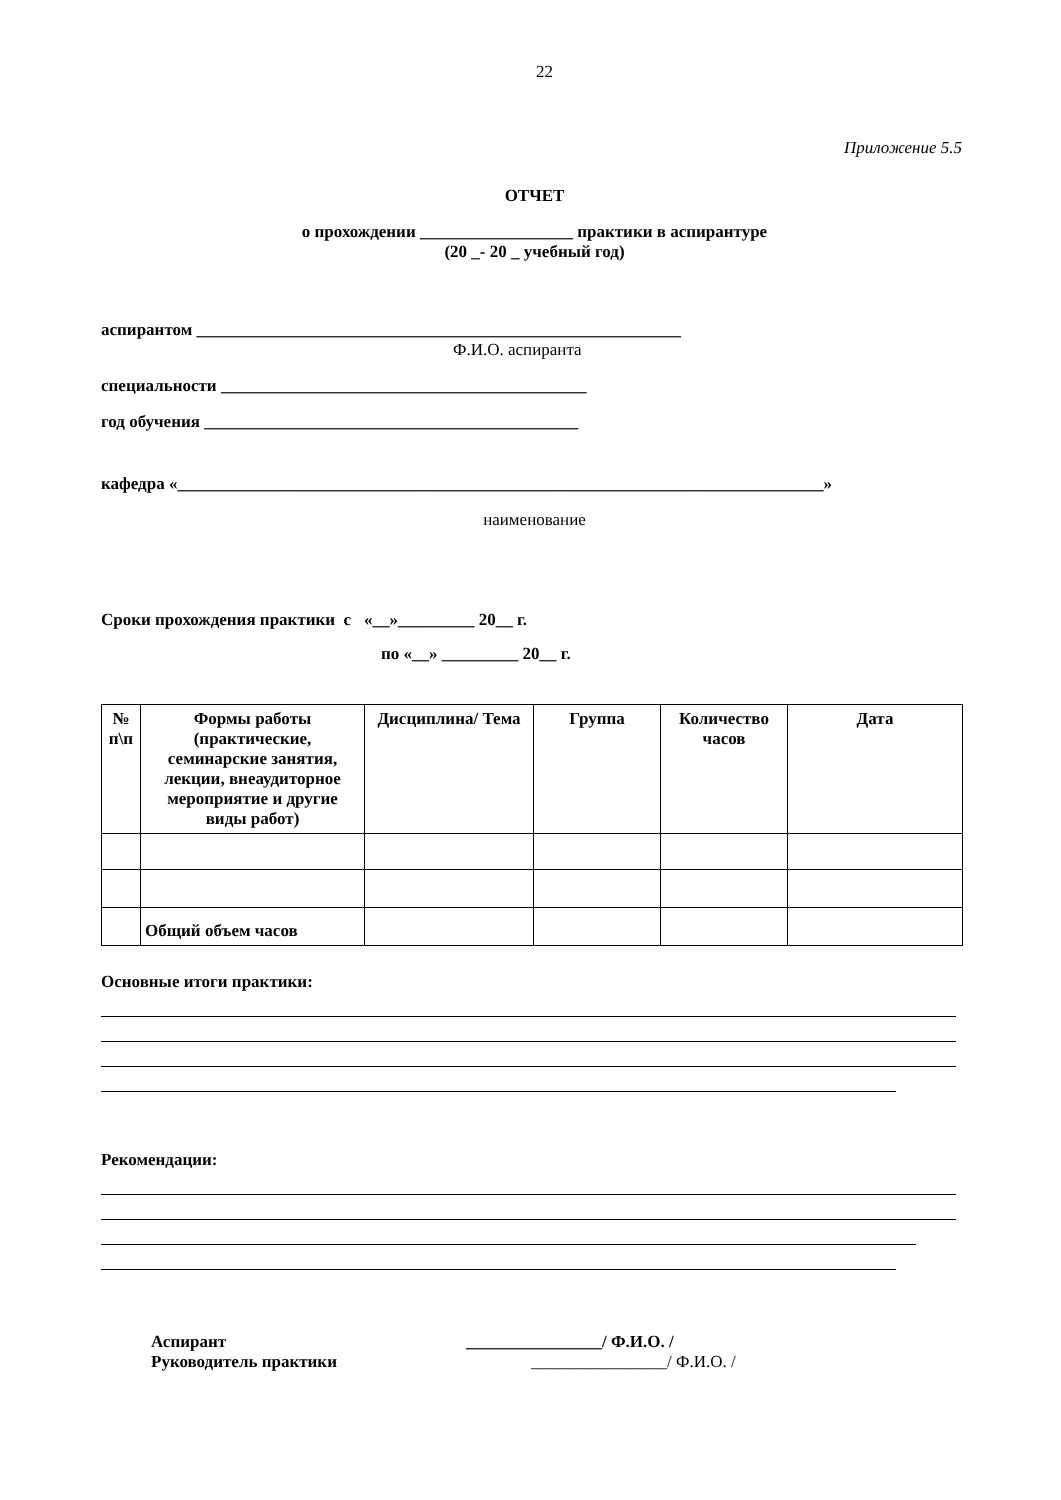22
Приложение 5.5
ОТЧЕТ
о прохождении __________________ практики в аспирантуре
(20 _- 20 _ учебный год)
аспирантом _________________________________________________________
Ф.И.О. аспиранта
специальности ___________________________________________
год обучения ____________________________________________
кафедра «____________________________________________________________________________»
наименование
Сроки прохождения практики с «__»_________ 20__ г.
по «__» _________ 20__ г.
| № п\п | Формы работы (практические, семинарские занятия, лекции, внеаудиторное мероприятие и другие виды работ) | Дисциплина/ Тема | Группа | Количество часов | Дата |
| --- | --- | --- | --- | --- | --- |
| | Общий объем часов | | | | |
Основные итоги практики:
Рекомендации:
Аспирант ________________/ Ф.И.О. / Руководитель практики ________________/ Ф.И.О. /